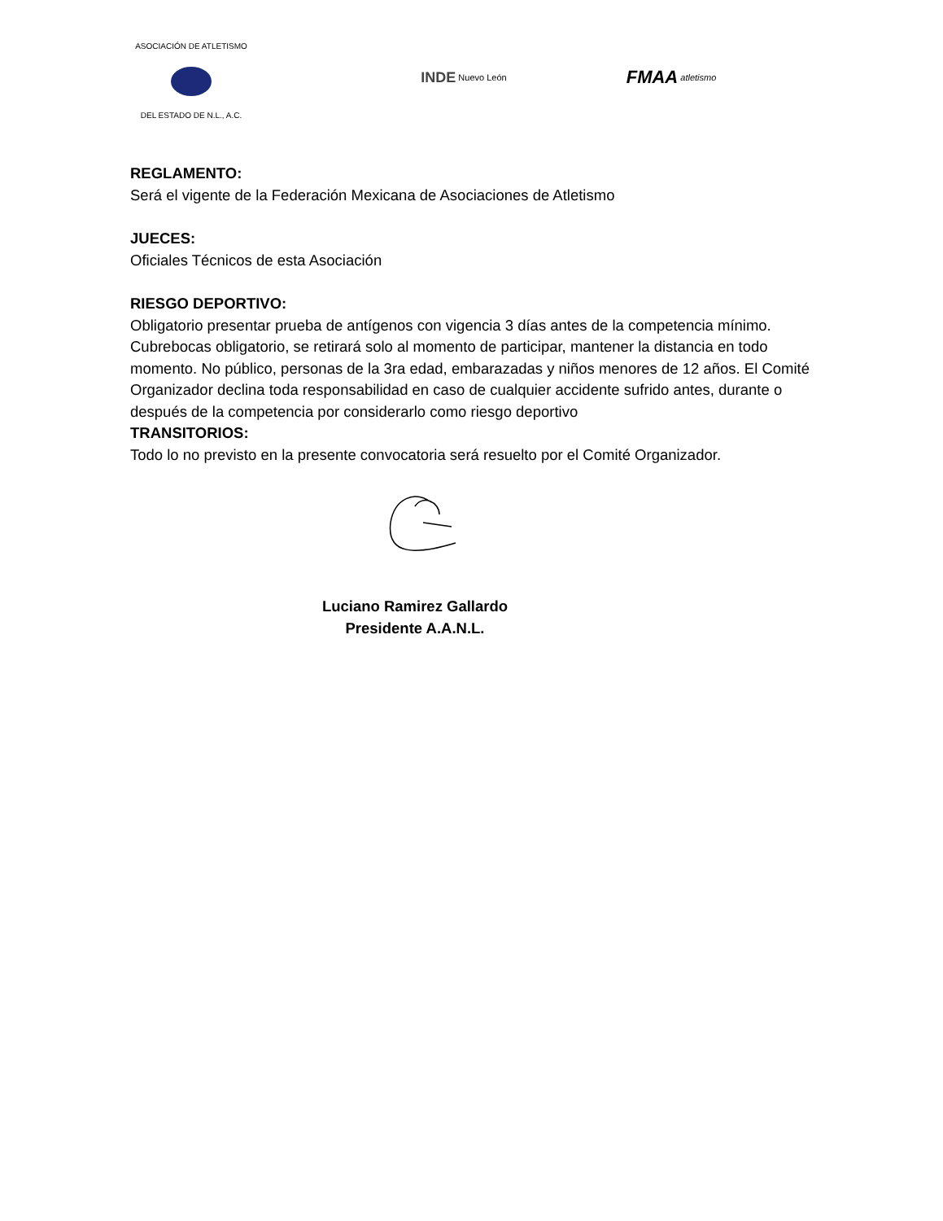ASOCIACIÓN DE ATLETISMO
DEL ESTADO DE N.L., A.C.
INDE Nuevo León
FMAA atletismo
REGLAMENTO:
Será el vigente de la Federación Mexicana de Asociaciones de Atletismo
JUECES:
Oficiales Técnicos de esta Asociación
RIESGO DEPORTIVO:
Obligatorio presentar prueba de antígenos con vigencia 3 días antes de la competencia mínimo. Cubrebocas obligatorio, se retirará solo al momento de participar, mantener la distancia en todo momento. No público, personas de la 3ra edad, embarazadas y niños menores de 12 años. El Comité Organizador declina toda responsabilidad en caso de cualquier accidente sufrido antes, durante o después de la competencia por considerarlo como riesgo deportivo
TRANSITORIOS:
Todo lo no previsto en la presente convocatoria será resuelto por el Comité Organizador.
Luciano Ramirez Gallardo
Presidente A.A.N.L.